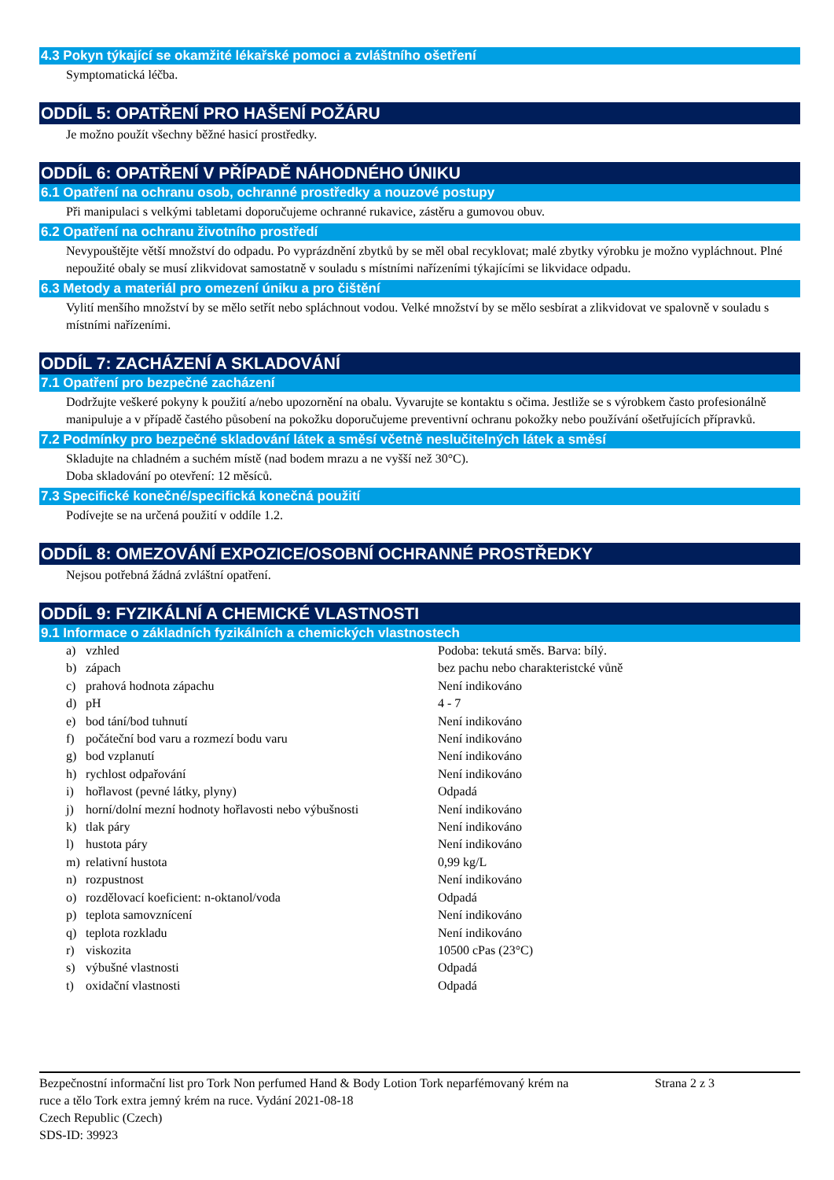4.3 Pokyn týkající se okamžité lékařské pomoci a zvláštního ošetření
Symptomatická léčba.
ODDÍL 5: OPATŘENÍ PRO HAŠENÍ POŽÁRU
Je možno použít všechny běžné hasicí prostředky.
ODDÍL 6: OPATŘENÍ V PŘÍPADĚ NÁHODNÉHO ÚNIKU
6.1 Opatření na ochranu osob, ochranné prostředky a nouzové postupy
Při manipulaci s velkými tabletami doporučujeme ochranné rukavice, zástěru a gumovou obuv.
6.2 Opatření na ochranu životního prostředí
Nevypouštějte větší množství do odpadu. Po vyprázdnění zbytků by se měl obal recyklovat; malé zbytky výrobku je možno vypláchnout. Plné nepoužité obaly se musí zlikvidovat samostatně v souladu s místními nařízeními týkajícími se likvidace odpadu.
6.3 Metody a materiál pro omezení úniku a pro čištění
Vylití menšího množství by se mělo setřít nebo spláchnout vodou. Velké množství by se mělo sesbírat a zlikvidovat ve spalovně v souladu s místními nařízeními.
ODDÍL 7: ZACHÁZENÍ A SKLADOVÁNÍ
7.1 Opatření pro bezpečné zacházení
Dodržujte veškeré pokyny k použití a/nebo upozornění na obalu. Vyvarujte se kontaktu s očima. Jestliže se s výrobkem často profesionálně manipuluje a v případě častého působení na pokožku doporučujeme preventivní ochranu pokožky nebo používání ošetřujících přípravků.
7.2 Podmínky pro bezpečné skladování látek a směsí včetně neslučitelných látek a směsí
Skladujte na chladném a suchém místě (nad bodem mrazu a ne vyšší než 30°C).
Doba skladování po otevření: 12 měsíců.
7.3 Specifické konečné/specifická konečná použití
Podívejte se na určená použití v oddíle 1.2.
ODDÍL 8: OMEZOVÁNÍ EXPOZICE/OSOBNÍ OCHRANNÉ PROSTŘEDKY
Nejsou potřebná žádná zvláštní opatření.
ODDÍL 9: FYZIKÁLNÍ A CHEMICKÉ VLASTNOSTI
9.1 Informace o základních fyzikálních a chemických vlastnostech
| a) | vzhled | Podoba: tekutá směs. Barva: bílý. |
| b) | zápach | bez pachu nebo charakteristcké vůně |
| c) | prahová hodnota zápachu | Není indikováno |
| d) | pH | 4 - 7 |
| e) | bod tání/bod tuhnutí | Není indikováno |
| f) | počáteční bod varu a rozmezí bodu varu | Není indikováno |
| g) | bod vzplanutí | Není indikováno |
| h) | rychlost odpařování | Není indikováno |
| i) | hořlavost (pevné látky, plyny) | Odpadá |
| j) | horní/dolní mezní hodnoty hořlavosti nebo výbušnosti | Není indikováno |
| k) | tlak páry | Není indikováno |
| l) | hustota páry | Není indikováno |
| m) | relativní hustota | 0,99 kg/L |
| n) | rozpustnost | Není indikováno |
| o) | rozdělovací koeficient: n-oktanol/voda | Odpadá |
| p) | teplota samovznícení | Není indikováno |
| q) | teplota rozkladu | Není indikováno |
| r) | viskozita | 10500 cPas (23°C) |
| s) | výbušné vlastnosti | Odpadá |
| t) | oxidační vlastnosti | Odpadá |
Bezpečnostní informační list pro Tork Non perfumed Hand & Body Lotion Tork neparfémovaný krém na ruce a tělo Tork extra jemný krém na ruce. Vydání 2021-08-18
Czech Republic (Czech)
SDS-ID: 39923
Strana 2 z 3